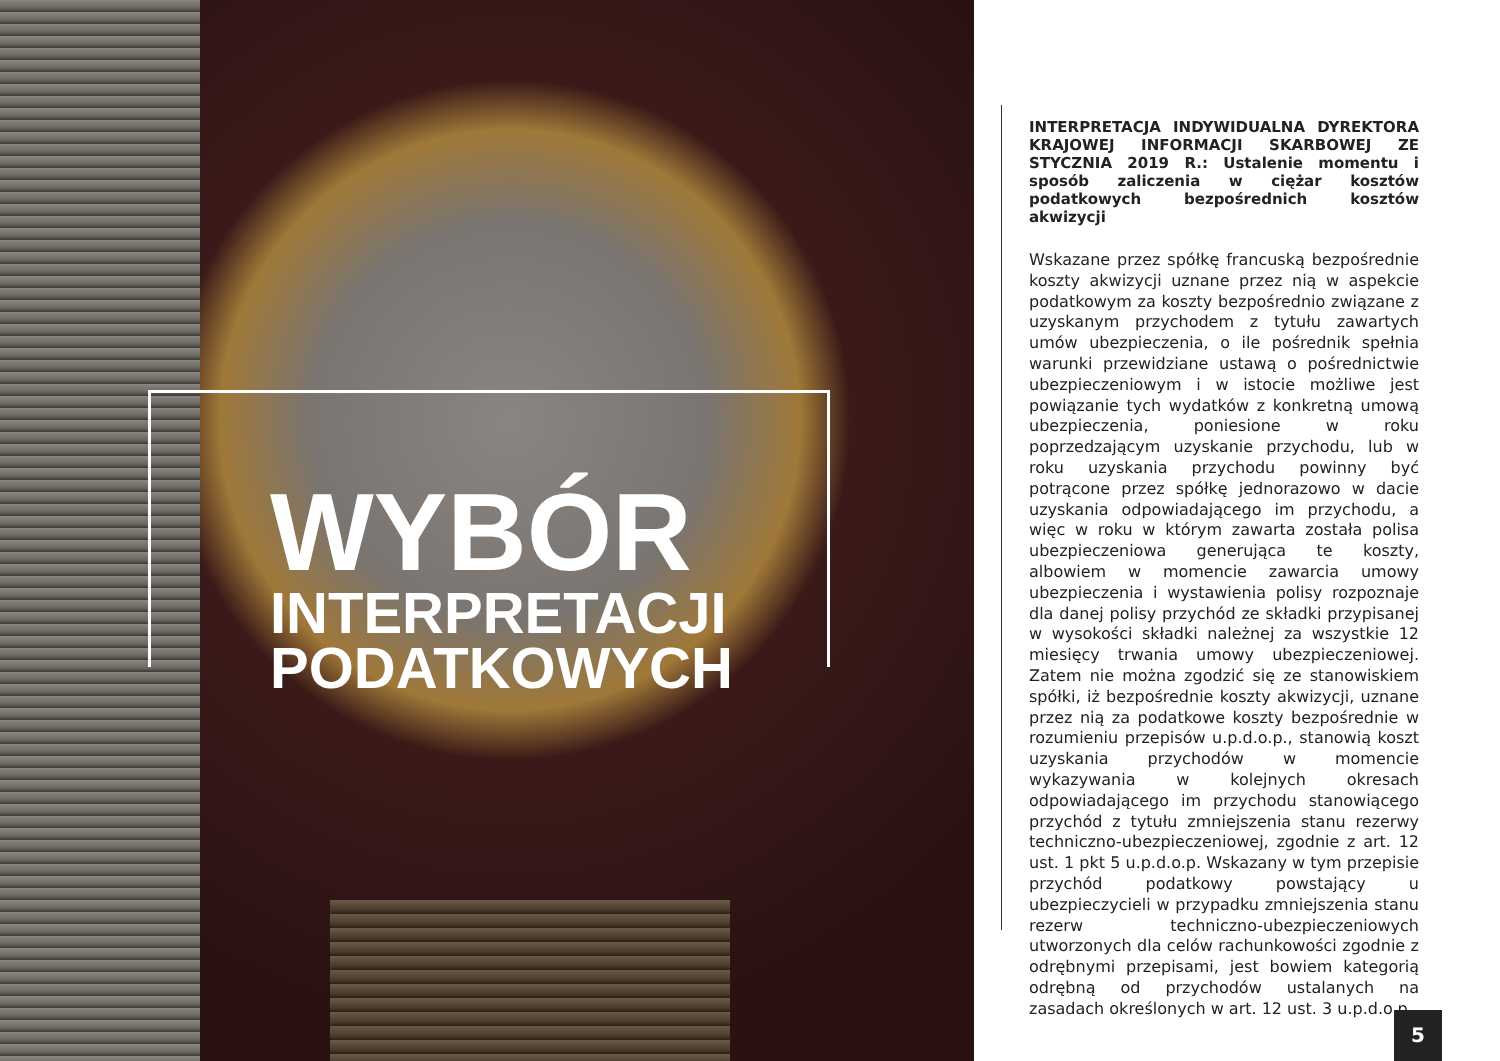WYBÓR
INTERPRETACJI
PODATKOWYCH
INTERPRETACJA INDYWIDUALNA DYREKTORA KRAJOWEJ INFORMACJI SKARBOWEJ ZE STYCZNIA 2019 R.: Ustalenie momentu i sposób zaliczenia w ciężar kosztów podatkowych bezpośrednich kosztów akwizycji
Wskazane przez spółkę francuską bezpośrednie koszty akwizycji uznane przez nią w aspekcie podatkowym za koszty bezpośrednio związane z uzyskanym przychodem z tytułu zawartych umów ubezpieczenia, o ile pośrednik spełnia warunki przewidziane ustawą o pośrednictwie ubezpieczeniowym i w istocie możliwe jest powiązanie tych wydatków z konkretną umową ubezpieczenia, poniesione w roku poprzedzającym uzyskanie przychodu, lub w roku uzyskania przychodu powinny być potrącone przez spółkę jednorazowo w dacie uzyskania odpowiadającego im przychodu, a więc w roku w którym zawarta została polisa ubezpieczeniowa generująca te koszty, albowiem w momencie zawarcia umowy ubezpieczenia i wystawienia polisy rozpoznaje dla danej polisy przychód ze składki przypisanej w wysokości składki należnej za wszystkie 12 miesięcy trwania umowy ubezpieczeniowej. Zatem nie można zgodzić się ze stanowiskiem spółki, iż bezpośrednie koszty akwizycji, uznane przez nią za podatkowe koszty bezpośrednie w rozumieniu przepisów u.p.d.o.p., stanowią koszt uzyskania przychodów w momencie wykazywania w kolejnych okresach odpowiadającego im przychodu stanowiącego przychód z tytułu zmniejszenia stanu rezerwy techniczno-ubezpieczeniowej, zgodnie z art. 12 ust. 1 pkt 5 u.p.d.o.p. Wskazany w tym przepisie przychód podatkowy powstający u ubezpieczycieli w przypadku zmniejszenia stanu rezerw techniczno-ubezpieczeniowych utworzonych dla celów rachunkowości zgodnie z odrębnymi przepisami, jest bowiem kategorią odrębną od przychodów ustalanych na zasadach określonych w art. 12 ust. 3 u.p.d.o.p.
5